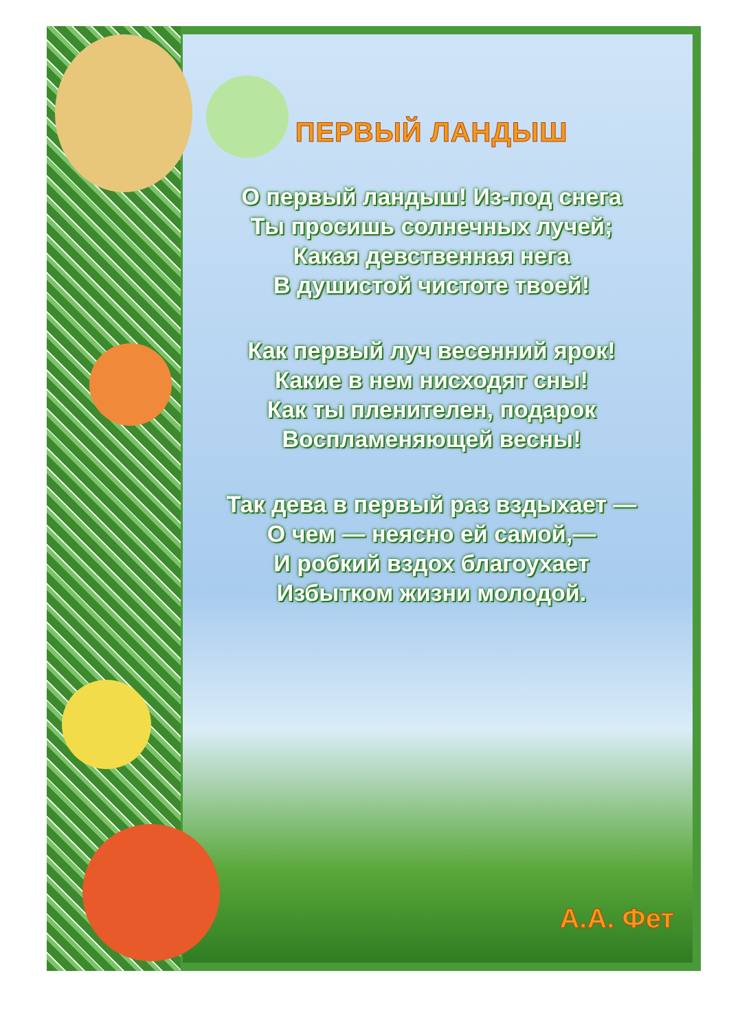ПЕРВЫЙ ЛАНДЫШ
О первый ландыш! Из-под снега
Ты просишь солнечных лучей;
Какая девственная нега
В душистой чистоте твоей!
Как первый луч весенний ярок!
Какие в нем нисходят сны!
Как ты пленителен, подарок
Воспламеняющей весны!
Так дева в первый раз вздыхает —
О чем — неясно ей самой,—
И робкий вздох благоухает
Избытком жизни молодой.
А.А. Фет